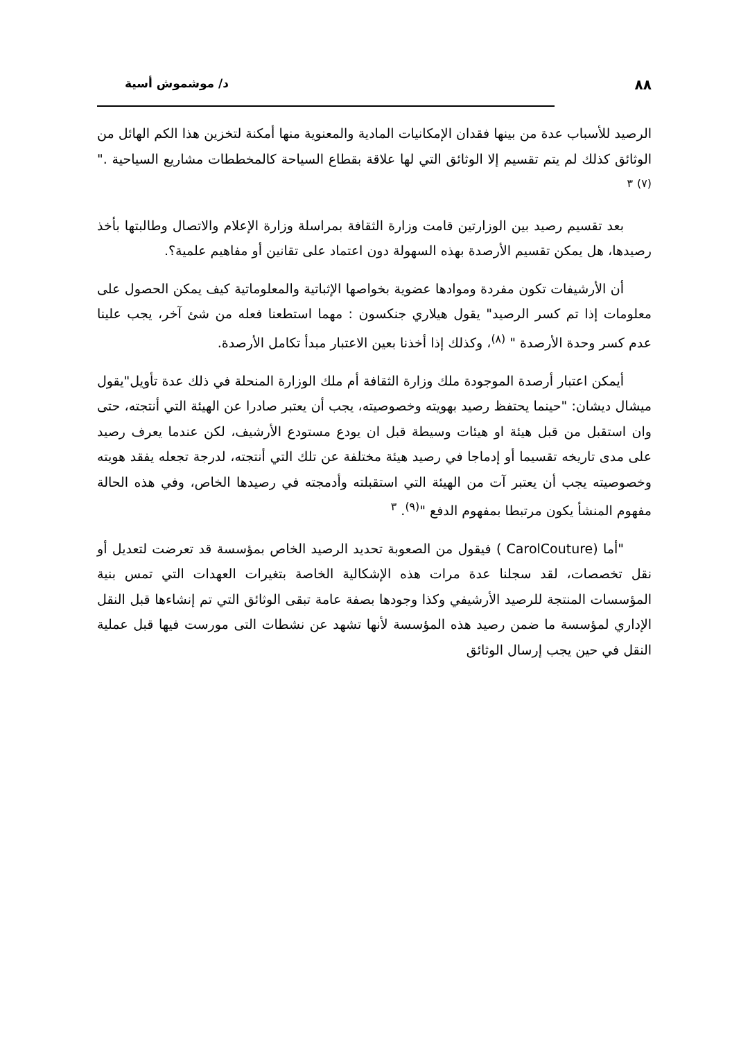٨٨ د/ موشموش أسية
الرصيد للأسباب عدة من بينها فقدان الإمكانيات المادية والمعنوية منها أمكنة لتخزين هذا الكم الهائل من الوثائق كذلك لم يتم تقسيم إلا الوثائق التي لها علاقة بقطاع السياحة كالمخططات مشاريع السياحية ."<sup>(٧)</sup> <sup>٣</sup>
بعد تقسيم رصيد بين الوزارتين قامت وزارة الثقافة بمراسلة وزارة الإعلام والاتصال وطالبتها بأخذ رصيدها، هل يمكن تقسيم الأرصدة بهذه السهولة دون اعتماد على تقانين أو مفاهيم علمية؟.
أن الأرشيفات تكون مفردة وموادها عضوية بخواصها الإثباتية والمعلوماتية كيف يمكن الحصول على معلومات إذا تم كسر الرصيد" يقول هيلاري جنكسون : مهما استطعنا فعله من شئ آخر، يجب علينا عدم كسر وحدة الأرصدة " <sup>(٨)</sup>، وكذلك إذا أخذنا بعين الاعتبار مبدأ تكامل الأرصدة.
أيمكن اعتبار أرصدة الموجودة ملك وزارة الثقافة أم ملك الوزارة المنحلة في ذلك عدة تأويل"يقول ميشال ديشان: "حينما يحتفظ رصيد بهويته وخصوصيته، يجب أن يعتبر صادرا عن الهيئة التي أنتجته، حتى وان استقبل من قبل هيئة او هيئات وسيطة قبل ان يودع مستودع الأرشيف، لكن عندما يعرف رصيد على مدى تاريخه تقسيما أو إدماجا في رصيد هيئة مختلفة عن تلك التي أنتجته، لدرجة تجعله يفقد هويته وخصوصيته يجب أن يعتبر آت من الهيئة التي استقبلته وأدمجته في رصيدها الخاص، وفي هذه الحالة مفهوم المنشأ يكون مرتبطا بمفهوم الدفع "<sup>(٩)</sup>. <sup>٣</sup>
"أما (CarolCouture ) فيقول من الصعوبة تحديد الرصيد الخاص بمؤسسة قد تعرضت لتعديل أو نقل تخصصات، لقد سجلنا عدة مرات هذه الإشكالية الخاصة بتغيرات العهدات التي تمس بنية المؤسسات المنتجة للرصيد الأرشيفي وكذا وجودها بصفة عامة تبقى الوثائق التي تم إنشاءها قبل النقل الإداري لمؤسسة ما ضمن رصيد هذه المؤسسة لأنها تشهد عن نشطات التى مورست فيها قبل عملية النقل في حين يجب إرسال الوثائق